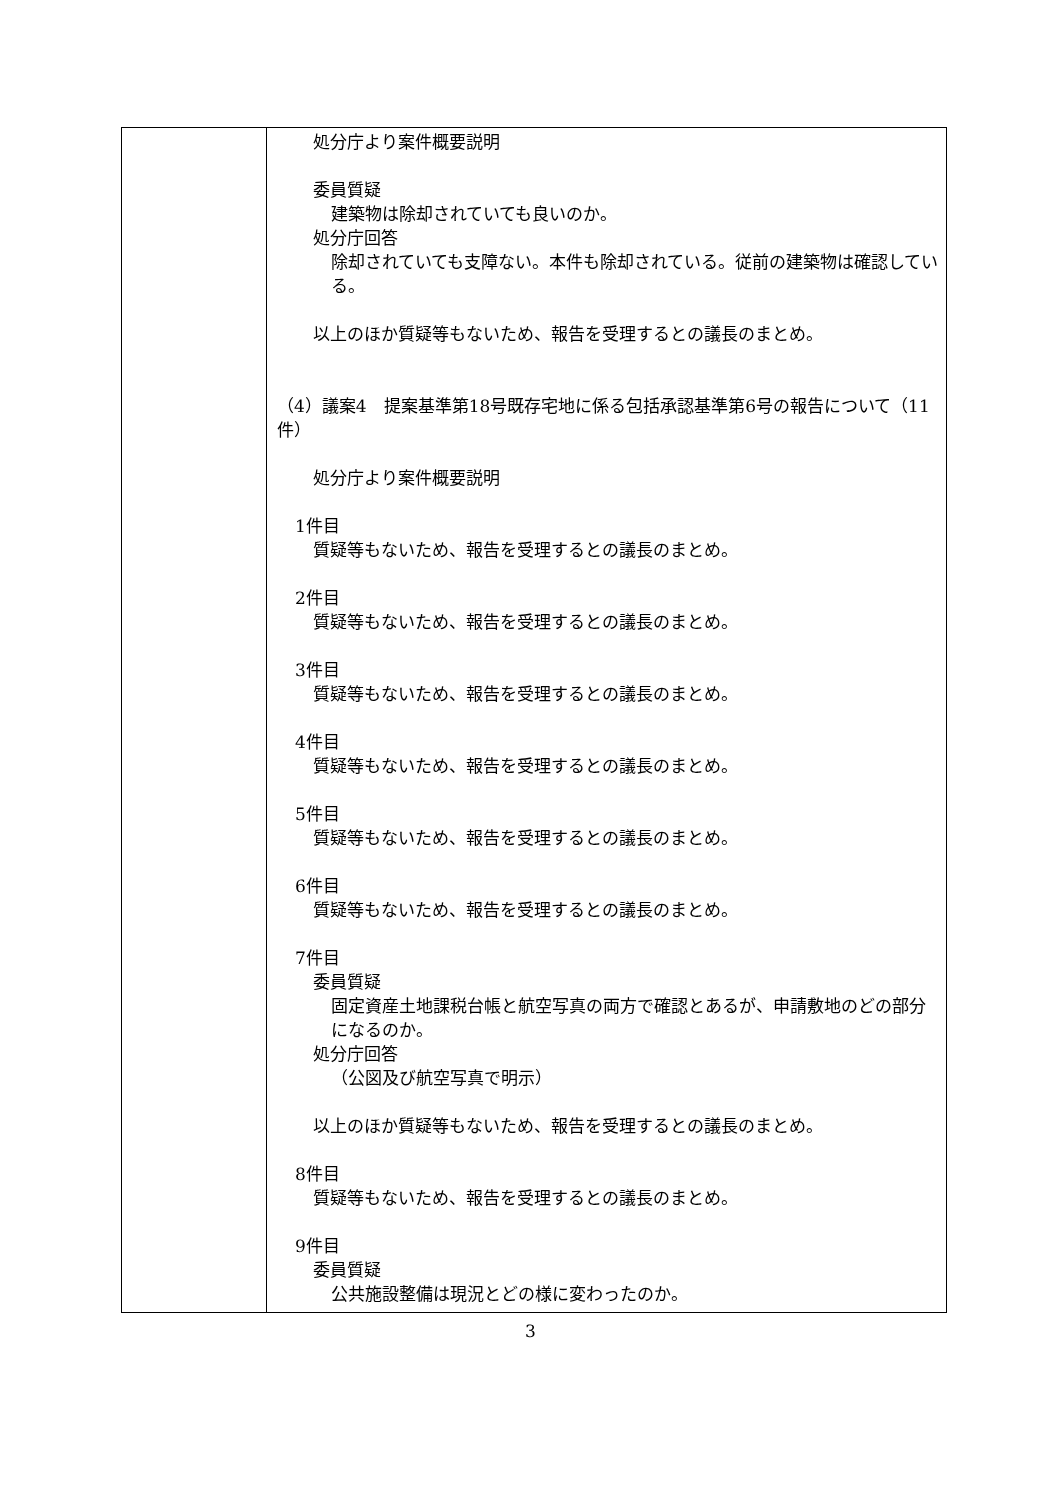| | 処分庁より案件概要説明 委員質疑 建築物は除却されていても良いのか。 処分庁回答 除却されていても支障ない。本件も除却されている。従前の建築物は確認している。 以上のほか質疑等もないため、報告を受理するとの議長のまとめ。 （4）議案4 提案基準第18号既存宅地に係る包括承認基準第6号の報告について（11件） 処分庁より案件概要説明 1件目 質疑等もないため、報告を受理するとの議長のまとめ。 2件目 質疑等もないため、報告を受理するとの議長のまとめ。 3件目 質疑等もないため、報告を受理するとの議長のまとめ。 4件目 質疑等もないため、報告を受理するとの議長のまとめ。 5件目 質疑等もないため、報告を受理するとの議長のまとめ。 6件目 質疑等もないため、報告を受理するとの議長のまとめ。 7件目 委員質疑 固定資産土地課税台帳と航空写真の両方で確認とあるが、申請敷地のどの部分になるのか。 処分庁回答 （公図及び航空写真で明示） 以上のほか質疑等もないため、報告を受理するとの議長のまとめ。 8件目 質疑等もないため、報告を受理するとの議長のまとめ。 9件目 委員質疑 公共施設整備は現況とどの様に変わったのか。 |
3